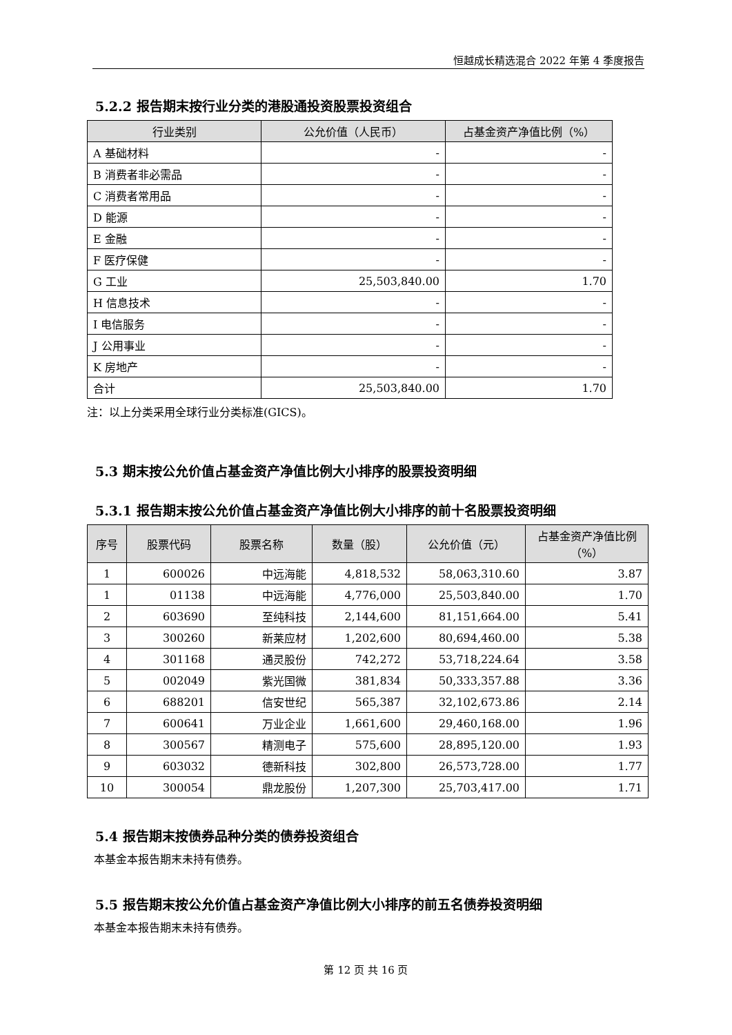恒越成长精选混合 2022 年第 4 季度报告
5.2.2 报告期末按行业分类的港股通投资股票投资组合
| 行业类别 | 公允价值（人民币） | 占基金资产净值比例（%） |
| --- | --- | --- |
| A 基础材料 | - | - |
| B 消费者非必需品 | - | - |
| C 消费者常用品 | - | - |
| D 能源 | - | - |
| E 金融 | - | - |
| F 医疗保健 | - | - |
| G 工业 | 25,503,840.00 | 1.70 |
| H 信息技术 | - | - |
| I 电信服务 | - | - |
| J 公用事业 | - | - |
| K 房地产 | - | - |
| 合计 | 25,503,840.00 | 1.70 |
注：以上分类采用全球行业分类标准(GICS)。
5.3 期末按公允价值占基金资产净值比例大小排序的股票投资明细
5.3.1 报告期末按公允价值占基金资产净值比例大小排序的前十名股票投资明细
| 序号 | 股票代码 | 股票名称 | 数量（股） | 公允价值（元） | 占基金资产净值比例（%） |
| --- | --- | --- | --- | --- | --- |
| 1 | 600026 | 中远海能 | 4,818,532 | 58,063,310.60 | 3.87 |
| 1 | 01138 | 中远海能 | 4,776,000 | 25,503,840.00 | 1.70 |
| 2 | 603690 | 至纯科技 | 2,144,600 | 81,151,664.00 | 5.41 |
| 3 | 300260 | 新莱应材 | 1,202,600 | 80,694,460.00 | 5.38 |
| 4 | 301168 | 通灵股份 | 742,272 | 53,718,224.64 | 3.58 |
| 5 | 002049 | 紫光国微 | 381,834 | 50,333,357.88 | 3.36 |
| 6 | 688201 | 信安世纪 | 565,387 | 32,102,673.86 | 2.14 |
| 7 | 600641 | 万业企业 | 1,661,600 | 29,460,168.00 | 1.96 |
| 8 | 300567 | 精测电子 | 575,600 | 28,895,120.00 | 1.93 |
| 9 | 603032 | 德新科技 | 302,800 | 26,573,728.00 | 1.77 |
| 10 | 300054 | 鼎龙股份 | 1,207,300 | 25,703,417.00 | 1.71 |
5.4 报告期末按债券品种分类的债券投资组合
本基金本报告期末未持有债券。
5.5 报告期末按公允价值占基金资产净值比例大小排序的前五名债券投资明细
本基金本报告期末未持有债券。
第 12 页 共 16 页